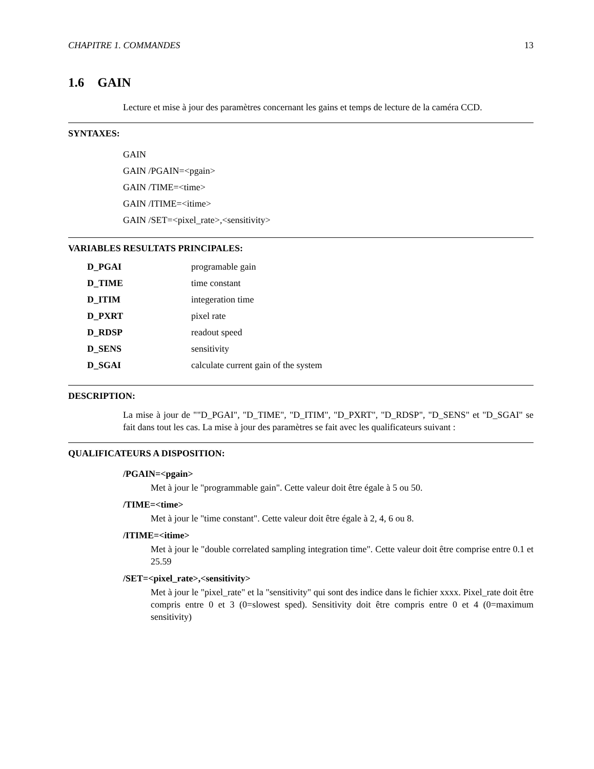CHAPITRE 1. COMMANDES 13
1.6 GAIN
Lecture et mise à jour des paramètres concernant les gains et temps de lecture de la caméra CCD.
SYNTAXES:
GAIN
GAIN /PGAIN=<pgain>
GAIN /TIME=<time>
GAIN /ITIME=<itime>
GAIN /SET=<pixel_rate>,<sensitivity>
VARIABLES RESULTATS PRINCIPALES:
| D_PGAI | programable gain |
| D_TIME | time constant |
| D_ITIM | integeration time |
| D_PXRT | pixel rate |
| D_RDSP | readout speed |
| D_SENS | sensitivity |
| D_SGAI | calculate current gain of the system |
DESCRIPTION:
La mise à jour de ""D_PGAI", "D_TIME", "D_ITIM", "D_PXRT", "D_RDSP", "D_SENS" et "D_SGAI" se fait dans tout les cas. La mise à jour des paramètres se fait avec les qualificateurs suivant :
QUALIFICATEURS A DISPOSITION:
/PGAIN=<pgain>
Met à jour le "programmable gain". Cette valeur doit être égale à 5 ou 50.
/TIME=<time>
Met à jour le "time constant". Cette valeur doit être égale à 2, 4, 6 ou 8.
/ITIME=<itime>
Met à jour le "double correlated sampling integration time". Cette valeur doit être comprise entre 0.1 et 25.59
/SET=<pixel_rate>,<sensitivity>
Met à jour le "pixel_rate" et la "sensitivity" qui sont des indice dans le fichier xxxx. Pixel_rate doit être compris entre 0 et 3 (0=slowest sped). Sensitivity doit être compris entre 0 et 4 (0=maximum sensitivity)